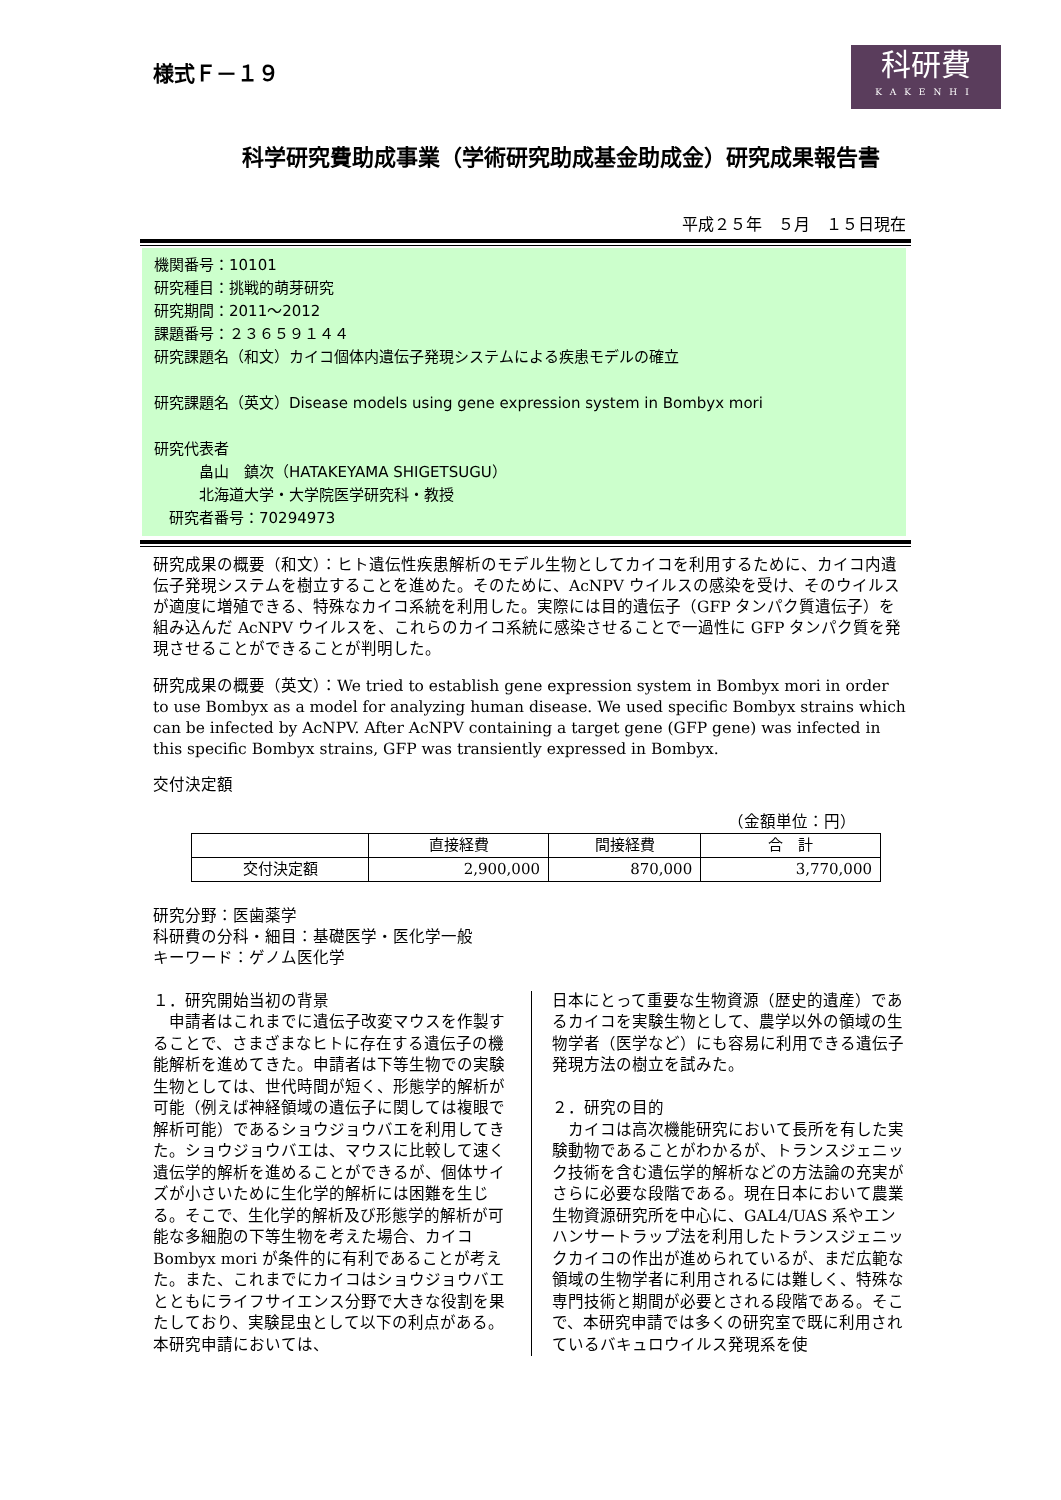様式Ｆ－１９
科研費
KAKENHI
科学研究費助成事業（学術研究助成基金助成金）研究成果報告書
平成２５年　５月　１５日現在
機関番号：10101
研究種目：挑戦的萌芽研究
研究期間：2011～2012
課題番号：２３６５９１４４
研究課題名（和文）カイコ個体内遺伝子発現システムによる疾患モデルの確立
研究課題名（英文）Disease models using gene expression system in Bombyx mori
研究代表者
   畠山　鎮次（HATAKEYAMA SHIGETSUGU）
   北海道大学・大学院医学研究科・教授
 研究者番号：70294973
研究成果の概要（和文）：ヒト遺伝性疾患解析のモデル生物としてカイコを利用するために、カイコ内遺伝子発現システムを樹立することを進めた。そのために、AcNPV ウイルスの感染を受け、そのウイルスが適度に増殖できる、特殊なカイコ系統を利用した。実際には目的遺伝子（GFP タンパク質遺伝子）を組み込んだ AcNPV ウイルスを、これらのカイコ系統に感染させることで一過性に GFP タンパク質を発現させることができることが判明した。
研究成果の概要（英文）：We tried to establish gene expression system in Bombyx mori in order to use Bombyx as a model for analyzing human disease. We used specific Bombyx strains which can be infected by AcNPV. After AcNPV containing a target gene (GFP gene) was infected in this specific Bombyx strains, GFP was transiently expressed in Bombyx.
交付決定額
（金額単位：円）
| | 直接経費 | 間接経費 | 合 計 |
| --- | --- | --- | --- |
| 交付決定額 | 2,900,000 | 870,000 | 3,770,000 |
研究分野：医歯薬学
科研費の分科・細目：基礎医学・医化学一般
キーワード：ゲノム医化学
１．研究開始当初の背景
　申請者はこれまでに遺伝子改変マウスを作製することで、さまざまなヒトに存在する遺伝子の機能解析を進めてきた。申請者は下等生物での実験生物としては、世代時間が短く、形態学的解析が可能（例えば神経領域の遺伝子に関しては複眼で解析可能）であるショウジョウバエを利用してきた。ショウジョウバエは、マウスに比較して速く遺伝学的解析を進めることができるが、個体サイズが小さいために生化学的解析には困難を生じる。そこで、生化学的解析及び形態学的解析が可能な多細胞の下等生物を考えた場合、カイコ Bombyx mori が条件的に有利であることが考えた。また、これまでにカイコはショウジョウバエとともにライフサイエンス分野で大きな役割を果たしており、実験昆虫として以下の利点がある。本研究申請においては、
日本にとって重要な生物資源（歴史的遺産）であるカイコを実験生物として、農学以外の領域の生物学者（医学など）にも容易に利用できる遺伝子発現方法の樹立を試みた。
２．研究の目的
　カイコは高次機能研究において長所を有した実験動物であることがわかるが、トランスジェニック技術を含む遺伝学的解析などの方法論の充実がさらに必要な段階である。現在日本において農業生物資源研究所を中心に、GAL4/UAS 系やエンハンサートラップ法を利用したトランスジェニックカイコの作出が進められているが、まだ広範な領域の生物学者に利用されるには難しく、特殊な専門技術と期間が必要とされる段階である。そこで、本研究申請では多くの研究室で既に利用されているバキュロウイルス発現系を使